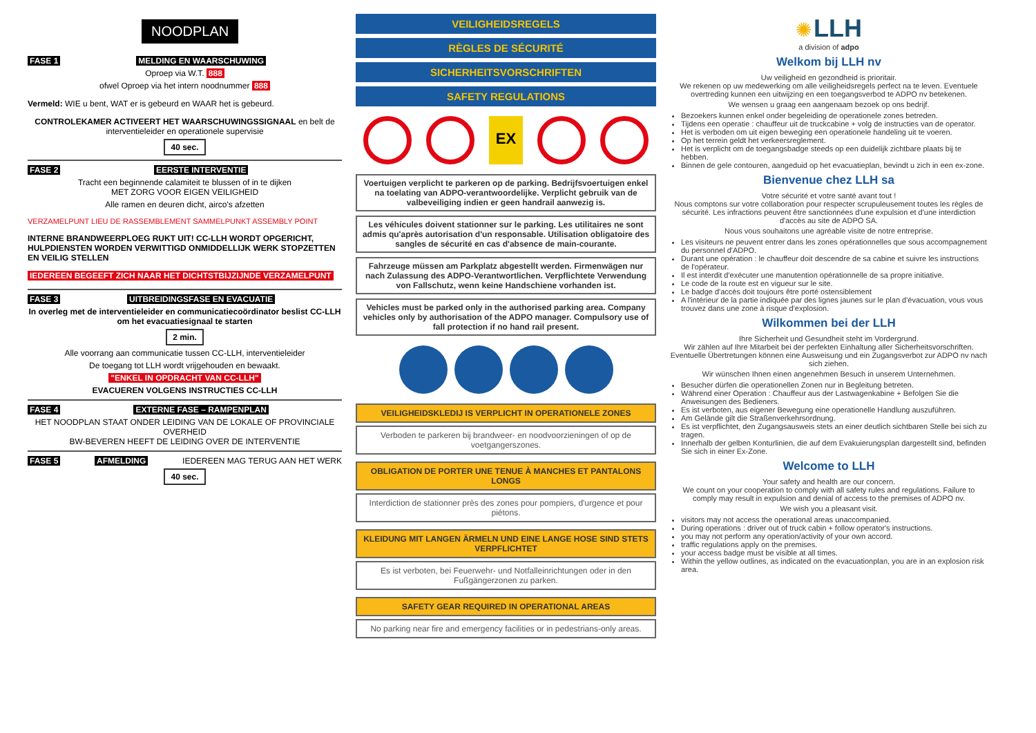NOODPLAN
FASE 1 MELDING EN WAARSCHUWING
Oproep via W.T. 888
ofwel Oproep via het intern noodnummer 888
Vermeld: WIE u bent, WAT er is gebeurd en WAAR het is gebeurd.
CONTROLEKAMER ACTIVEERT HET WAARSCHUWINGSSIGNAAL en belt de interventieleider en operationele supervisie
40 sec.
FASE 2 EERSTE INTERVENTIE
Tracht een beginnende calamiteit te blussen of in te dijken
MET ZORG VOOR EIGEN VEILIGHEID
Alle ramen en deuren dicht, airco's afzetten
VERZAMELPUNT LIEU DE RASSEMBLEMENT SAMMELPUNKT ASSEMBLY POINT
INTERNE BRANDWEERPLOEG RUKT UIT! CC-LLH WORDT OPGERICHT, HULPDIENSTEN WORDEN VERWITTIGD ONMIDDELLIJK WERK STOPZETTEN EN VEILIG STELLEN
IEDEREEN BEGEEFT ZICH NAAR HET DICHTSTBIJZIJNDE VERZAMELPUNT
FASE 3 UITBREIDINGSFASE EN EVACUATIE
In overleg met de interventieleider en communicatiecoördinator beslist CC-LLH om het evacuatiesignaal te starten
2 min.
Alle voorrang aan communicatie tussen CC-LLH, interventieleider
De toegang tot LLH wordt vrijgehouden en bewaakt.
"ENKEL IN OPDRACHT VAN CC-LLH"
EVACUEREN VOLGENS INSTRUCTIES CC-LLH
FASE 4 EXTERNE FASE – RAMPENPLAN
HET NOODPLAN STAAT ONDER LEIDING VAN DE LOKALE OF PROVINCIALE OVERHEID
BW-BEVEREN HEEFT DE LEIDING OVER DE INTERVENTIE
FASE 5 AFMELDING IEDEREEN MAG TERUG AAN HET WERK
40 sec.
VEILIGHEIDSREGELS
RÈGLES DE SÉCURITÉ
SICHERHEITSVORSCHRIFTEN
SAFETY REGULATIONS
EX
Voertuigen verplicht te parkeren op de parking. Bedrijfsvoertuigen enkel na toelating van ADPO-verantwoordelijke. Verplicht gebruik van de valbeveiliging indien er geen handrail aanwezig is.
Les véhicules doivent stationner sur le parking. Les utilitaires ne sont admis qu'après autorisation d'un responsable. Utilisation obligatoire des sangles de sécurité en cas d'absence de main-courante.
Fahrzeuge müssen am Parkplatz abgestellt werden. Firmenwägen nur nach Zulassung des ADPO-Verantwortlichen. Verpflichtete Verwendung von Fallschutz, wenn keine Handschiene vorhanden ist.
Vehicles must be parked only in the authorised parking area. Company vehicles only by authorisation of the ADPO manager. Compulsory use of fall protection if no hand rail present.
VEILIGHEIDSKLEDIJ IS VERPLICHT IN OPERATIONELE ZONES
Verboden te parkeren bij brandweer- en noodvoorzieningen of op de voetgangerszones.
OBLIGATION DE PORTER UNE TENUE À MANCHES ET PANTALONS LONGS
Interdiction de stationner près des zones pour pompiers, d'urgence et pour piétons.
KLEIDUNG MIT LANGEN ÄRMELN UND EINE LANGE HOSE SIND STETS VERPFLICHTET
Es ist verboten, bei Feuerwehr- und Notfalleinrichtungen oder in den Fußgängerzonen zu parken.
SAFETY GEAR REQUIRED IN OPERATIONAL AREAS
No parking near fire and emergency facilities or in pedestrians-only areas.
✺ LLH
a division of adpo
Welkom bij LLH nv
Uw veiligheid en gezondheid is prioritair.
We rekenen op uw medewerking om alle veiligheidsregels perfect na te leven. Eventuele overtreding kunnen een uitwijzing en een toegangsverbod te ADPO nv betekenen.
We wensen u graag een aangenaam bezoek op ons bedrijf.
Bezoekers kunnen enkel onder begeleiding de operationele zones betreden.
Tijdens een operatie : chauffeur uit de truckcabine + volg de instructies van de operator.
Het is verboden om uit eigen beweging een operationele handeling uit te voeren.
Op het terrein geldt het verkeersreglement.
Het is verplicht om de toegangsbadge steeds op een duidelijk zichtbare plaats bij te hebben.
Binnen de gele contouren, aangeduid op het evacuatieplan, bevindt u zich in een ex-zone.
Bienvenue chez LLH sa
Votre sécurité et votre santé avant tout !
Nous comptons sur votre collaboration pour respecter scrupuleusement toutes les règles de sécurité. Les infractions peuvent être sanctionnées d'une expulsion et d'une interdiction d'accès au site de ADPO SA.
Nous vous souhaitons une agréable visite de notre entreprise.
Les visiteurs ne peuvent entrer dans les zones opérationnelles que sous accompagnement du personnel d'ADPO.
Durant une opération : le chauffeur doit descendre de sa cabine et suivre les instructions de l'opérateur.
Il est interdit d'exécuter une manutention opérationnelle de sa propre initiative.
Le code de la route est en vigueur sur le site.
Le badge d'accès doit toujours être porté ostensiblement
A l'intérieur de la partie indiquée par des lignes jaunes sur le plan d'évacuation, vous vous trouvez dans une zone à risque d'explosion.
Wilkommen bei der LLH
Ihre Sicherheit und Gesundheit steht im Vordergrund.
Wir zählen auf Ihre Mitarbeit bei der perfekten Einhaltung aller Sicherheitsvorschriften.
Eventuelle Übertretungen können eine Ausweisung und ein Zugangsverbot zur ADPO nv nach sich ziehen.
Wir wünschen Ihnen einen angenehmen Besuch in unserem Unternehmen.
Besucher dürfen die operationellen Zonen nur in Begleitung betreten.
Während einer Operation : Chauffeur aus der Lastwagenkabine + Befolgen Sie die Anweisungen des Bedieners.
Es ist verboten, aus eigener Bewegung eine operationelle Handlung auszuführen.
Am Gelände gilt die Straßenverkehrsordnung.
Es ist verpflichtet, den Zugangsausweis stets an einer deutlich sichtbaren Stelle bei sich zu tragen.
Innerhalb der gelben Konturlinien, die auf dem Evakuierungsplan dargestellt sind, befinden Sie sich in einer Ex-Zone.
Welcome to LLH
Your safety and health are our concern.
We count on your cooperation to comply with all safety rules and regulations. Failure to comply may result in expulsion and denial of access to the premises of ADPO nv.
We wish you a pleasant visit.
visitors may not access the operational areas unaccompanied.
During operations : driver out of truck cabin + follow operator's instructions.
you may not perform any operation/activity of your own accord.
traffic regulations apply on the premises.
your access badge must be visible at all times.
Within the yellow outlines, as indicated on the evacuationplan, you are in an explosion risk area.